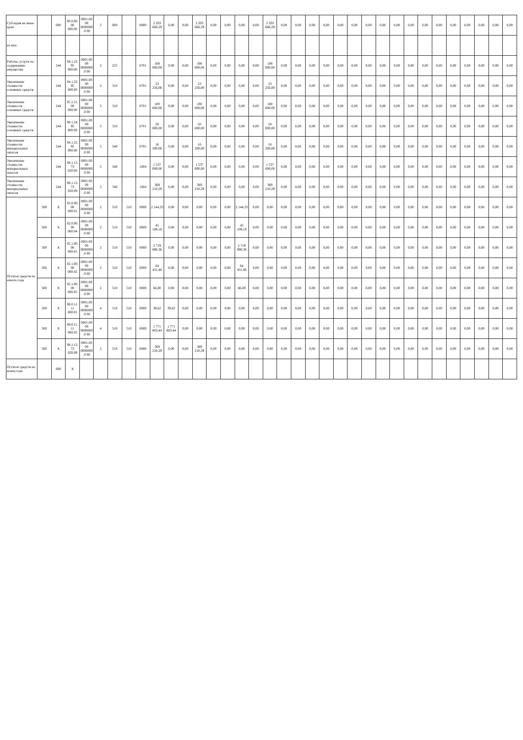| Субсидия на иные цели | | 000 | 00.0.00.00 000.00 | 0001.0000 0000000.0 00 | 5 | 000 | | 0000 | 2 203 666,29 | 0,00 | 0,00 | 2 203 666,29 | 0,00 | 0,00 | 0,00 | 0,00 | 2 203 666,29 | 0,00 | 0,00 | 0,00 | 0,00 | 0,00 | 0,00 | 0,00 | 0,00 | 0,00 | 0,00 | 0,00 | 0,00 | 0,00 | 0,00 | 0,00 | 0,00 | 0,00 |
| из них: | | | | | | | | | | | | | | | | | | | | | | | | | | | | | | | | | | |
| Работы, услуги по содержанию имущества | | 244 | 04.1.22.95 000.00 | 0001.0000 0000000.0 00 | 5 | 225 | | 0701 | 108 000,00 | 0,00 | 0,00 | 108 000,00 | 0,00 | 0,00 | 0,00 | 0,00 | 108 000,00 | 0,00 | 0,00 | 0,00 | 0,00 | 0,00 | 0,00 | 0,00 | 0,00 | 0,00 | 0,00 | 0,00 | 0,00 | 0,00 | 0,00 | 0,00 | 0,00 | 0,00 |
| Увеличение стоимости основных средств | | 244 | 04.1.22.95 000.00 | 0001.0000 0000000.0 00 | 5 | 310 | | 0701 | 23 256,00 | 0,00 | 0,00 | 23 256,00 | 0,00 | 0,00 | 0,00 | 0,00 | 23 256,00 | 0,00 | 0,00 | 0,00 | 0,00 | 0,00 | 0,00 | 0,00 | 0,00 | 0,00 | 0,00 | 0,00 | 0,00 | 0,00 | 0,00 | 0,00 | 0,00 | 0,00 |
| Увеличение стоимости основных средств | | 244 | 05.2.21.00 000.00 | 0001.0000 0000000.0 00 | 5 | 310 | | 0701 | 100 000,00 | 0,00 | 0,00 | 100 000,00 | 0,00 | 0,00 | 0,00 | 0,00 | 100 000,00 | 0,00 | 0,00 | 0,00 | 0,00 | 0,00 | 0,00 | 0,00 | 0,00 | 0,00 | 0,00 | 0,00 | 0,00 | 0,00 | 0,00 | 0,00 | 0,00 | 0,00 |
| Увеличение стоимости основных средств | | 244 | 08.1.24.95 000.00 | 0001.0000 0000000.0 00 | 5 | 310 | | 0701 | 50 000,00 | 0,00 | 0,00 | 50 000,00 | 0,00 | 0,00 | 0,00 | 0,00 | 50 000,00 | 0,00 | 0,00 | 0,00 | 0,00 | 0,00 | 0,00 | 0,00 | 0,00 | 0,00 | 0,00 | 0,00 | 0,00 | 0,00 | 0,00 | 0,00 | 0,00 | 0,00 |
| Увеличение стоимости материальных запасов | | 244 | 04.1.22.95 000.00 | 0001.0000 0000000.0 00 | 5 | 340 | | 0701 | 16 200,00 | 0,00 | 0,00 | 16 200,00 | 0,00 | 0,00 | 0,00 | 0,00 | 16 200,00 | 0,00 | 0,00 | 0,00 | 0,00 | 0,00 | 0,00 | 0,00 | 0,00 | 0,00 | 0,00 | 0,00 | 0,00 | 0,00 | 0,00 | 0,00 | 0,00 | 0,00 |
| Увеличение стоимости материальных запасов | | 244 | 08.1.13.73 020.00 | 0001.0000 0000000.0 00 | 5 | 340 | | 1004 | 1 537 000,00 | 0,00 | 0,00 | 1 537 000,00 | 0,00 | 0,00 | 0,00 | 0,00 | 1 537 000,00 | 0,00 | 0,00 | 0,00 | 0,00 | 0,00 | 0,00 | 0,00 | 0,00 | 0,00 | 0,00 | 0,00 | 0,00 | 0,00 | 0,00 | 0,00 | 0,00 | 0,00 |
| Увеличение стоимости материальных запасов | | 244 | 08.1.13.73 020.09 | 0001.0000 0000000.0 00 | 5 | 340 | | 1004 | 369 210,29 | 0,00 | 0,00 | 369 210,29 | 0,00 | 0,00 | 0,00 | 0,00 | 369 210,29 | 0,00 | 0,00 | 0,00 | 0,00 | 0,00 | 0,00 | 0,00 | 0,00 | 0,00 | 0,00 | 0,00 | 0,00 | 0,00 | 0,00 | 0,00 | 0,00 | 0,00 |
| Остаток средств на начало года | 500 | X | 02.0.00.00 000.01 | 0001.0000 0000000.0 00 | 2 | 510 | 510 | 0000 | 2 144,33 | 0,00 | 0,00 | 0,00 | 0,00 | 0,00 | 2 144,33 | 0,00 | 0,00 | 0,00 | 0,00 | 0,00 | 0,00 | 0,00 | 0,00 | 0,00 | 0,00 | 0,00 | 0,00 | 0,00 | 0,00 | 0,00 | 0,00 | 0,00 | 0,00 | 0,00 |
| | 500 | X | 02.0.00.00 000.04 | 0001.0000 0000000.0 00 | 2 | 510 | 510 | 0000 | 45 108,18 | 0,00 | 0,00 | 0,00 | 0,00 | 0,00 | 45 108,18 | 0,00 | 0,00 | 0,00 | 0,00 | 0,00 | 0,00 | 0,00 | 0,00 | 0,00 | 0,00 | 0,00 | 0,00 | 0,00 | 0,00 | 0,00 | 0,00 | 0,00 | 0,00 | 0,00 |
| | 500 | X | 02.1.00.00 000.01 | 0001.0000 0000000.0 00 | 2 | 510 | 510 | 0000 | 2 719 890,36 | 0,00 | 0,00 | 0,00 | 0,00 | 0,00 | 2 719 890,36 | 0,00 | 0,00 | 0,00 | 0,00 | 0,00 | 0,00 | 0,00 | 0,00 | 0,00 | 0,00 | 0,00 | 0,00 | 0,00 | 0,00 | 0,00 | 0,00 | 0,00 | 0,00 | 0,00 |
| | 500 | X | 02.1.00.00 000.02 | 0001.0000 0000000.0 00 | 2 | 510 | 510 | 0000 | 64 431,46 | 0,00 | 0,00 | 0,00 | 0,00 | 0,00 | 64 431,46 | 0,00 | 0,00 | 0,00 | 0,00 | 0,00 | 0,00 | 0,00 | 0,00 | 0,00 | 0,00 | 0,00 | 0,00 | 0,00 | 0,00 | 0,00 | 0,00 | 0,00 | 0,00 | 0,00 |
| | 500 | X | 02.1.00.00 000.05 | 0001.0000 0000000.0 00 | 2 | 510 | 510 | 0000 | 66,00 | 0,00 | 0,00 | 0,00 | 0,00 | 0,00 | 66,00 | 0,00 | 0,00 | 0,00 | 0,00 | 0,00 | 0,00 | 0,00 | 0,00 | 0,00 | 0,00 | 0,00 | 0,00 | 0,00 | 0,00 | 0,00 | 0,00 | 0,00 | 0,00 | 0,00 |
| | 500 | X | 08.0.11.11 000.01 | 0001.0000 0000000.0 00 | 4 | 510 | 510 | 0000 | 39,62 | 39,62 | 0,00 | 0,00 | 0,00 | 0,00 | 0,00 | 0,00 | 0,00 | 0,00 | 0,00 | 0,00 | 0,00 | 0,00 | 0,00 | 0,00 | 0,00 | 0,00 | 0,00 | 0,00 | 0,00 | 0,00 | 0,00 | 0,00 | 0,00 | 0,00 |
| | 500 | X | 08.0.11.11 000.02 | 0001.0000 0000000.0 00 | 4 | 510 | 510 | 0000 | 1 771 803,44 | 1 771 803,44 | 0,00 | 0,00 | 0,00 | 0,00 | 0,00 | 0,00 | 0,00 | 0,00 | 0,00 | 0,00 | 0,00 | 0,00 | 0,00 | 0,00 | 0,00 | 0,00 | 0,00 | 0,00 | 0,00 | 0,00 | 0,00 | 0,00 | 0,00 | 0,00 |
| | 500 | X | 08.1.13.73 020.09 | 0001.0000 0000000.0 00 | 5 | 510 | 510 | 0000 | 369 210,29 | 0,00 | 0,00 | 369 210,29 | 0,00 | 0,00 | 0,00 | 0,00 | 0,00 | 0,00 | 0,00 | 0,00 | 0,00 | 0,00 | 0,00 | 0,00 | 0,00 | 0,00 | 0,00 | 0,00 | 0,00 | 0,00 | 0,00 | 0,00 | 0,00 | 0,00 |
| Остаток средств на конец года | | 600 | X | | | | | | | | | | | | | | | | | | | | | | | | | | | | | | | |